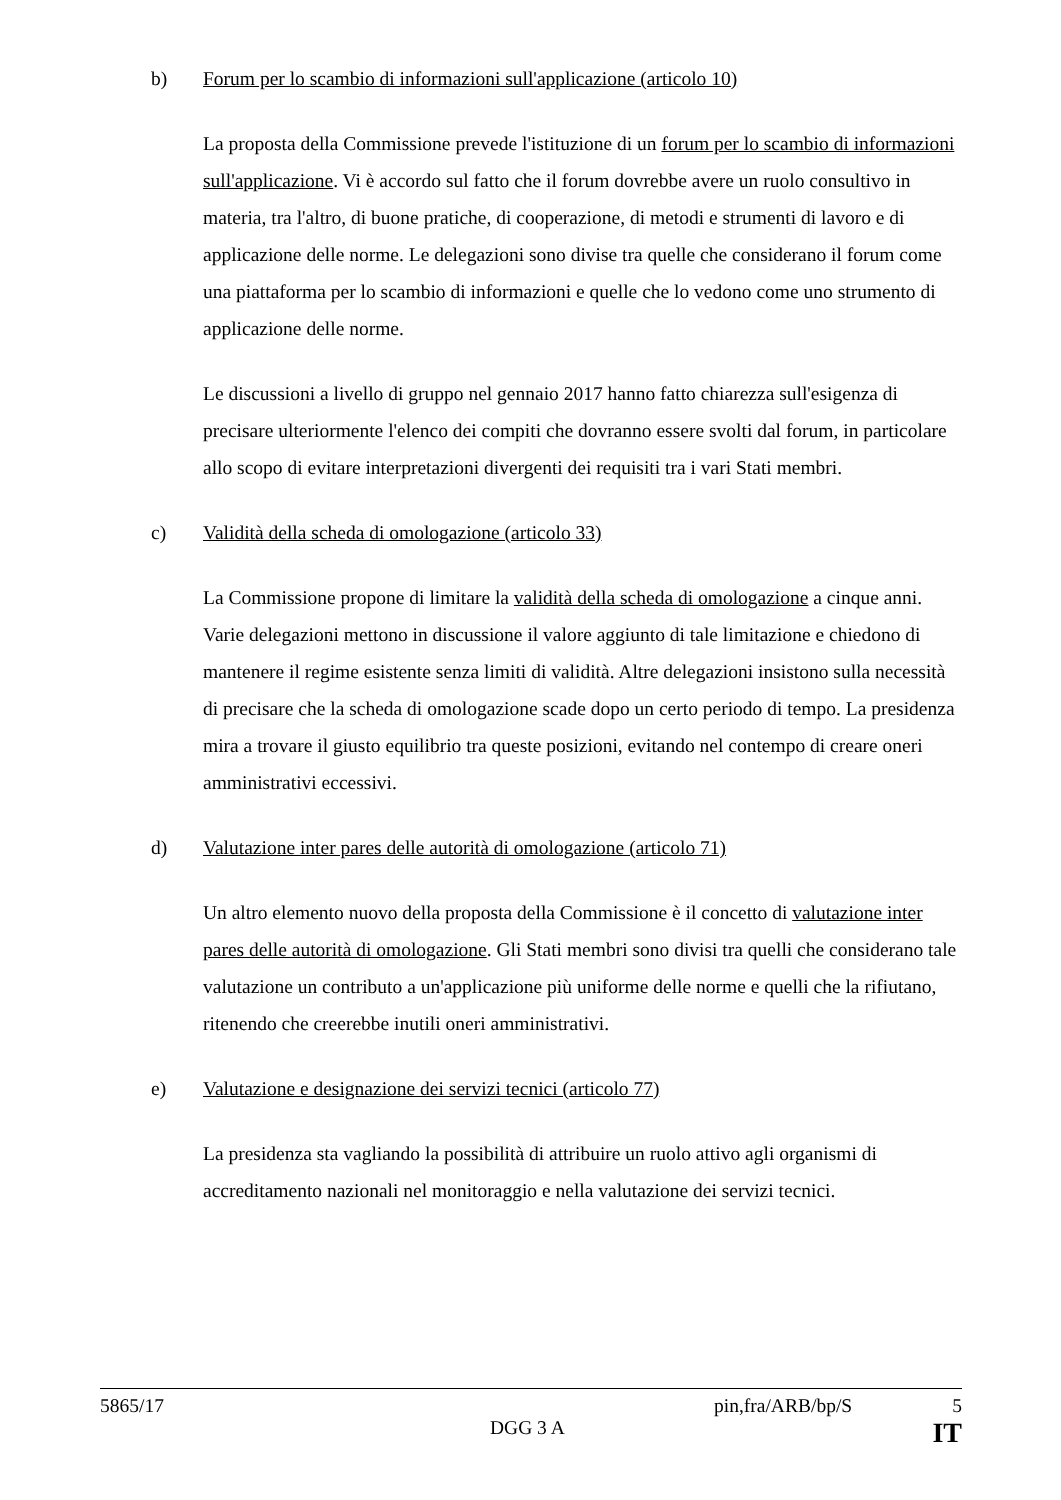b) Forum per lo scambio di informazioni sull'applicazione (articolo 10)
La proposta della Commissione prevede l'istituzione di un forum per lo scambio di informazioni sull'applicazione. Vi è accordo sul fatto che il forum dovrebbe avere un ruolo consultivo in materia, tra l'altro, di buone pratiche, di cooperazione, di metodi e strumenti di lavoro e di applicazione delle norme. Le delegazioni sono divise tra quelle che considerano il forum come una piattaforma per lo scambio di informazioni e quelle che lo vedono come uno strumento di applicazione delle norme.
Le discussioni a livello di gruppo nel gennaio 2017 hanno fatto chiarezza sull'esigenza di precisare ulteriormente l'elenco dei compiti che dovranno essere svolti dal forum, in particolare allo scopo di evitare interpretazioni divergenti dei requisiti tra i vari Stati membri.
c) Validità della scheda di omologazione (articolo 33)
La Commissione propone di limitare la validità della scheda di omologazione a cinque anni. Varie delegazioni mettono in discussione il valore aggiunto di tale limitazione e chiedono di mantenere il regime esistente senza limiti di validità. Altre delegazioni insistono sulla necessità di precisare che la scheda di omologazione scade dopo un certo periodo di tempo. La presidenza mira a trovare il giusto equilibrio tra queste posizioni, evitando nel contempo di creare oneri amministrativi eccessivi.
d) Valutazione inter pares delle autorità di omologazione (articolo 71)
Un altro elemento nuovo della proposta della Commissione è il concetto di valutazione inter pares delle autorità di omologazione. Gli Stati membri sono divisi tra quelli che considerano tale valutazione un contributo a un'applicazione più uniforme delle norme e quelli che la rifiutano, ritenendo che creerebbe inutili oneri amministrativi.
e) Valutazione e designazione dei servizi tecnici (articolo 77)
La presidenza sta vagliando la possibilità di attribuire un ruolo attivo agli organismi di accreditamento nazionali nel monitoraggio e nella valutazione dei servizi tecnici.
5865/17 pin,fra/ARB/bp/S 5
DGG 3 A IT